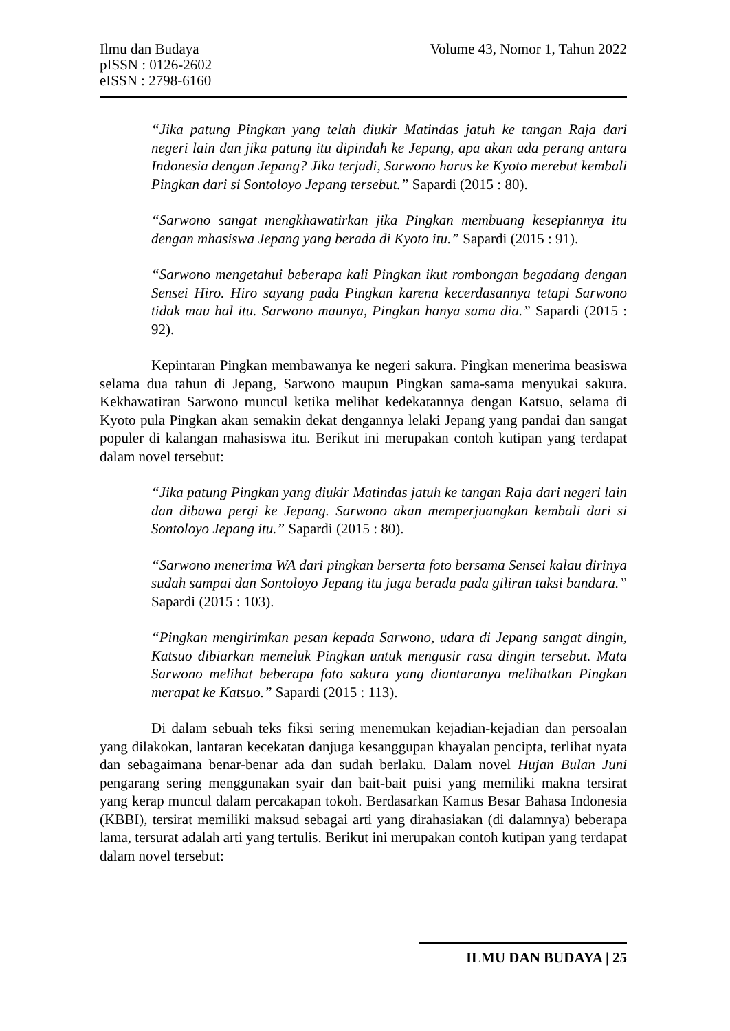Ilmu dan Budaya
pISSN : 0126-2602
eISSN : 2798-6160
Volume 43, Nomor 1, Tahun 2022
“Jika patung Pingkan yang telah diukir Matindas jatuh ke tangan Raja dari negeri lain dan jika patung itu dipindah ke Jepang, apa akan ada perang antara Indonesia dengan Jepang? Jika terjadi, Sarwono harus ke Kyoto merebut kembali Pingkan dari si Sontoloyo Jepang tersebut.” Sapardi (2015 : 80).
“Sarwono sangat mengkhawatirkan jika Pingkan membuang kesepiannya itu dengan mhasiswa Jepang yang berada di Kyoto itu.” Sapardi (2015 : 91).
“Sarwono mengetahui beberapa kali Pingkan ikut rombongan begadang dengan Sensei Hiro. Hiro sayang pada Pingkan karena kecerdasannya tetapi Sarwono tidak mau hal itu. Sarwono maunya, Pingkan hanya sama dia.” Sapardi (2015 : 92).
Kepintaran Pingkan membawanya ke negeri sakura. Pingkan menerima beasiswa selama dua tahun di Jepang, Sarwono maupun Pingkan sama-sama menyukai sakura. Kekhawatiran Sarwono muncul ketika melihat kedekatannya dengan Katsuo, selama di Kyoto pula Pingkan akan semakin dekat dengannya lelaki Jepang yang pandai dan sangat populer di kalangan mahasiswa itu. Berikut ini merupakan contoh kutipan yang terdapat dalam novel tersebut:
“Jika patung Pingkan yang diukir Matindas jatuh ke tangan Raja dari negeri lain dan dibawa pergi ke Jepang. Sarwono akan memperjuangkan kembali dari si Sontoloyo Jepang itu.” Sapardi (2015 : 80).
“Sarwono menerima WA dari pingkan berserta foto bersama Sensei kalau dirinya sudah sampai dan Sontoloyo Jepang itu juga berada pada giliran taksi bandara.” Sapardi (2015 : 103).
“Pingkan mengirimkan pesan kepada Sarwono, udara di Jepang sangat dingin, Katsuo dibiarkan memeluk Pingkan untuk mengusir rasa dingin tersebut. Mata Sarwono melihat beberapa foto sakura yang diantaranya melihatkan Pingkan merapat ke Katsuo.” Sapardi (2015 : 113).
Di dalam sebuah teks fiksi sering menemukan kejadian-kejadian dan persoalan yang dilakokan, lantaran kecekatan danjuga kesanggupan khayalan pencipta, terlihat nyata dan sebagaimana benar-benar ada dan sudah berlaku. Dalam novel Hujan Bulan Juni pengarang sering menggunakan syair dan bait-bait puisi yang memiliki makna tersirat yang kerap muncul dalam percakapan tokoh. Berdasarkan Kamus Besar Bahasa Indonesia (KBBI), tersirat memiliki maksud sebagai arti yang dirahasiakan (di dalamnya) beberapa lama, tersurat adalah arti yang tertulis. Berikut ini merupakan contoh kutipan yang terdapat dalam novel tersebut:
ILMU DAN BUDAYA | 25